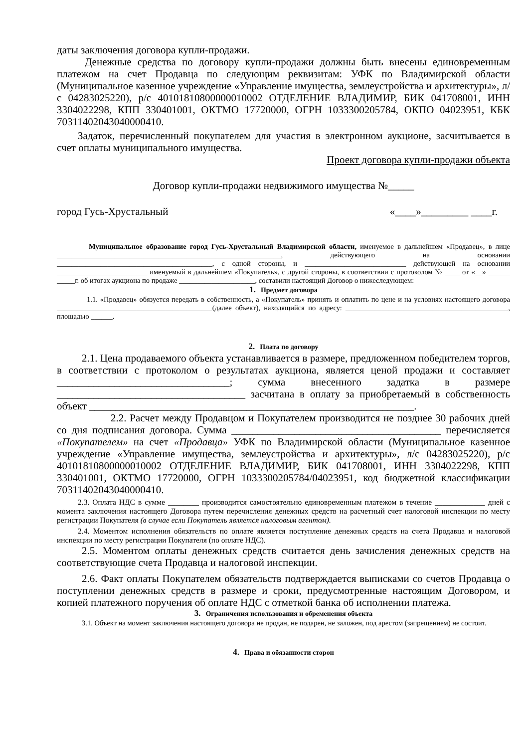даты заключения договора купли-продажи.
Денежные средства по договору купли-продажи должны быть внесены единовременным платежом на счет Продавца по следующим реквизитам: УФК по Владимирской области (Муниципальное казенное учреждение «Управление имущества, землеустройства и архитектуры», л/с 04283025220), р/с 40101810800000010002 ОТДЕЛЕНИЕ ВЛАДИМИР, БИК 041708001, ИНН 3304022298, КПП 330401001, ОКТМО 17720000, ОГРН 1033300205784, ОКПО 04023951, КБК 70311402043040000410.
Задаток, перечисленный покупателем для участия в электронном аукционе, засчитывается в счет оплаты муниципального имущества.
Проект договора купли-продажи объекта
Договор купли-продажи недвижимого имущества №_____
город Гусь-Хрустальный «____»_________ ____г.
Муниципальное образование город Гусь-Хрустальный Владимирской области, именуемое в дальнейшем «Продавец», в лице ______________________________________________________________, действующего на основании ___________________________________________, с одной стороны, и ____________________________ действующей на основании _________________________ именуемый в дальнейшем «Покупатель», с другой стороны, в соответствии с протоколом № ____ от «__» ______ _____г. об итогах аукциона по продаже _____________________, составили настоящий Договор о нижеследующем:
1. Предмет договора
1.1. «Продавец» обязуется передать в собственность, а «Покупатель» принять и оплатить по цене и на условиях настоящего договора ___________________________________________(далее объект), находящийся по адресу: _____________________________________________, площадью ______.
2. Плата по договору
2.1. Цена продаваемого объекта устанавливается в размере, предложенном победителем торгов, в соответствии с протоколом о результатах аукциона, является ценой продажи и составляет _________________________________; сумма внесенного задатка в размере ____________________________________ засчитана в оплату за приобретаемый в собственность объект ______________________________________________________________.
2.2. Расчет между Продавцом и Покупателем производится не позднее 30 рабочих дней со дня подписания договора. Сумма ________________________________________ перечисляется «Покупателем» на счет «Продавца» УФК по Владимирской области (Муниципальное казенное учреждение «Управление имущества, землеустройства и архитектуры», л/с 04283025220), р/с 40101810800000010002 ОТДЕЛЕНИЕ ВЛАДИМИР, БИК 041708001, ИНН 3304022298, КПП 330401001, ОКТМО 17720000, ОГРН 1033300205784/04023951, код бюджетной классификации 70311402043040000410.
2.3. Оплата НДС в сумме ________ производится самостоятельно единовременным платежом в течение _____________ дней с момента заключения настоящего Договора путем перечисления денежных средств на расчетный счет налоговой инспекции по месту регистрации Покупателя (в случае если Покупатель является налоговым агентом).
2.4. Моментом исполнения обязательств по оплате является поступление денежных средств на счета Продавца и налоговой инспекции по месту регистрации Покупателя (по оплате НДС).
2.5. Моментом оплаты денежных средств считается день зачисления денежных средств на соответствующие счета Продавца и налоговой инспекции.
2.6. Факт оплаты Покупателем обязательств подтверждается выписками со счетов Продавца о поступлении денежных средств в размере и сроки, предусмотренные настоящим Договором, и копией платежного поручения об оплате НДС с отметкой банка об исполнении платежа.
3. Ограничения использования и обременения объекта
3.1. Объект на момент заключения настоящего договора не продан, не подарен, не заложен, под арестом (запрещением) не состоит.
4. Права и обязанности сторон